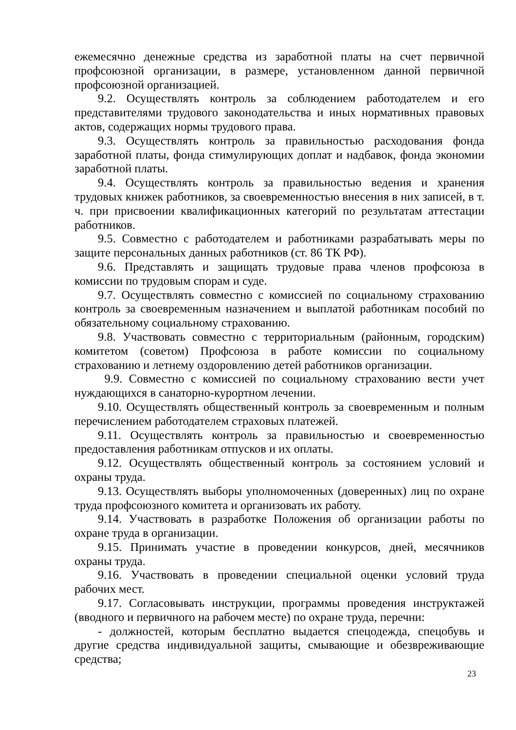ежемесячно денежные средства из заработной платы на счет первичной профсоюзной организации, в размере, установленном данной первичной профсоюзной организацией.
9.2. Осуществлять контроль за соблюдением работодателем и его представителями трудового законодательства и иных нормативных правовых актов, содержащих нормы трудового права.
9.3. Осуществлять контроль за правильностью расходования фонда заработной платы, фонда стимулирующих доплат и надбавок, фонда экономии заработной платы.
9.4. Осуществлять контроль за правильностью ведения и хранения трудовых книжек работников, за своевременностью внесения в них записей, в т. ч. при присвоении квалификационных категорий по результатам аттестации работников.
9.5. Совместно с работодателем и работниками разрабатывать меры по защите персональных данных работников (ст. 86 ТК РФ).
9.6. Представлять и защищать трудовые права членов профсоюза в комиссии по трудовым спорам и суде.
9.7. Осуществлять совместно с комиссией по социальному страхованию контроль за своевременным назначением и выплатой работникам пособий по обязательному социальному страхованию.
9.8. Участвовать совместно с территориальным (районным, городским) комитетом (советом) Профсоюза в работе комиссии по социальному страхованию и летнему оздоровлению детей работников организации.
9.9. Совместно с комиссией по социальному страхованию вести учет нуждающихся в санаторно-курортном лечении.
9.10. Осуществлять общественный контроль за своевременным и полным перечислением работодателем страховых платежей.
9.11. Осуществлять контроль за правильностью и своевременностью предоставления работникам отпусков и их оплаты.
9.12. Осуществлять общественный контроль за состоянием условий и охраны труда.
9.13. Осуществлять выборы уполномоченных (доверенных) лиц по охране труда профсоюзного комитета и организовать их работу.
9.14. Участвовать в разработке Положения об организации работы по охране труда в организации.
9.15. Принимать участие в проведении конкурсов, дней, месячников охраны труда.
9.16. Участвовать в проведении специальной оценки условий труда рабочих мест.
9.17. Согласовывать инструкции, программы проведения инструктажей (вводного и первичного на рабочем месте) по охране труда, перечни:
- должностей, которым бесплатно выдается спецодежда, спецобувь и другие средства индивидуальной защиты, смывающие и обезвреживающие средства;
23